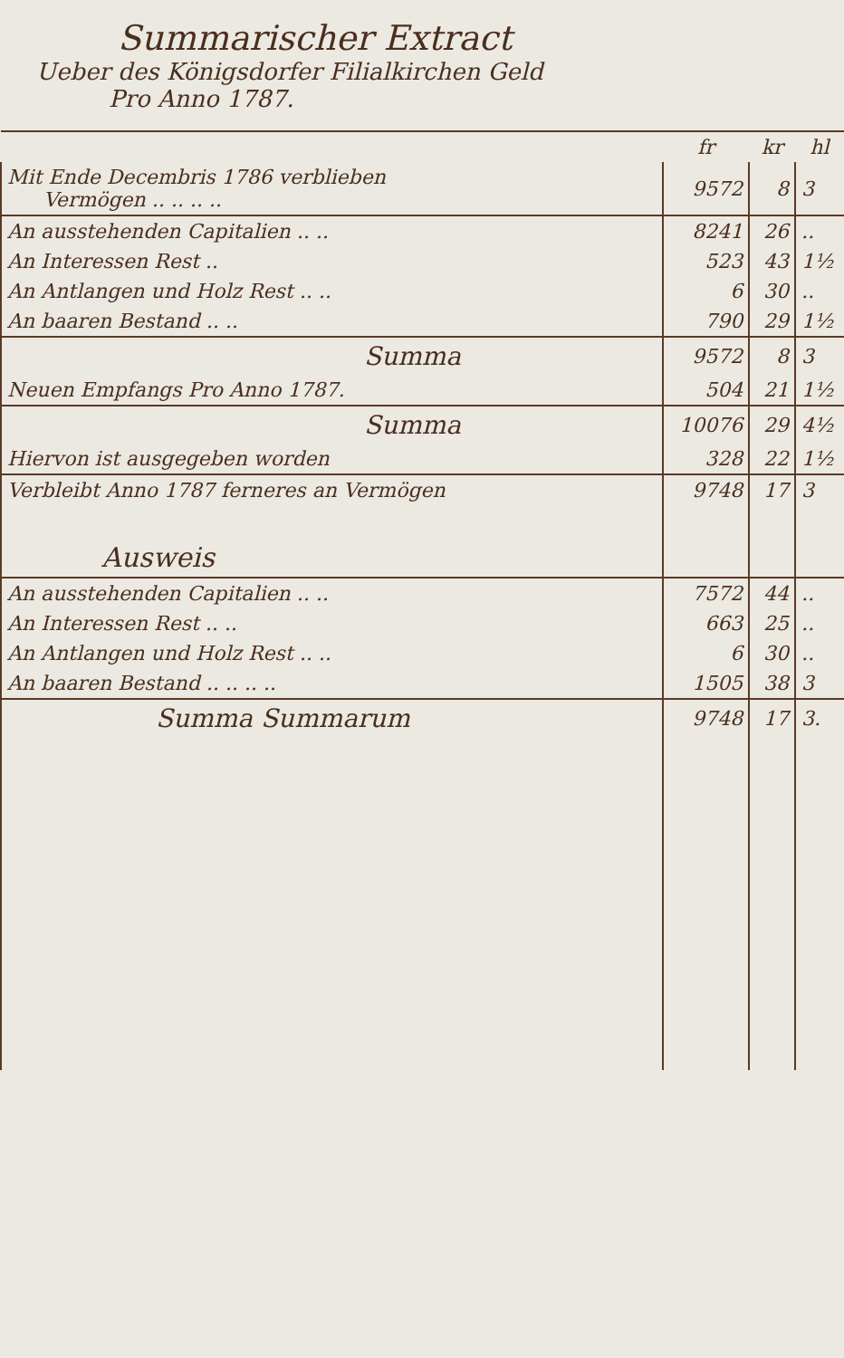Summarischer Extract
Ueber des Königsdorfer Filialkirchen Geld
Pro Anno 1787.
| | fr | kr | hl |
| --- | --- | --- | --- |
| Mit Ende Decembris 1786 verblieben Vermögen .. .. .. .. | 9572 | 8 | 3 |
| An ausstehenden Capitalien .. .. | 8241 | 26 | .. |
| An Interessen Rest .. | 523 | 43 | 1½ |
| An Antlangen und Holz Rest .. .. | 6 | 30 | .. |
| An baaren Bestand .. .. | 790 | 29 | 1½ |
| Summa | 9572 | 8 | 3 |
| Neuen Empfangs Pro Anno 1787. | 504 | 21 | 1½ |
| Summa | 10076 | 29 | 4½ |
| Hiervon ist ausgegeben worden | 328 | 22 | 1½ |
| Verbleibt Anno 1787 ferneres an Vermögen | 9748 | 17 | 3 |
| Ausweis | | | |
| An ausstehenden Capitalien .. .. | 7572 | 44 | .. |
| An Interessen Rest .. .. | 663 | 25 | .. |
| An Antlangen und Holz Rest .. .. | 6 | 30 | .. |
| An baaren Bestand .. .. .. .. | 1505 | 38 | 3 |
| Summa Summarum | 9748 | 17 | 3. |